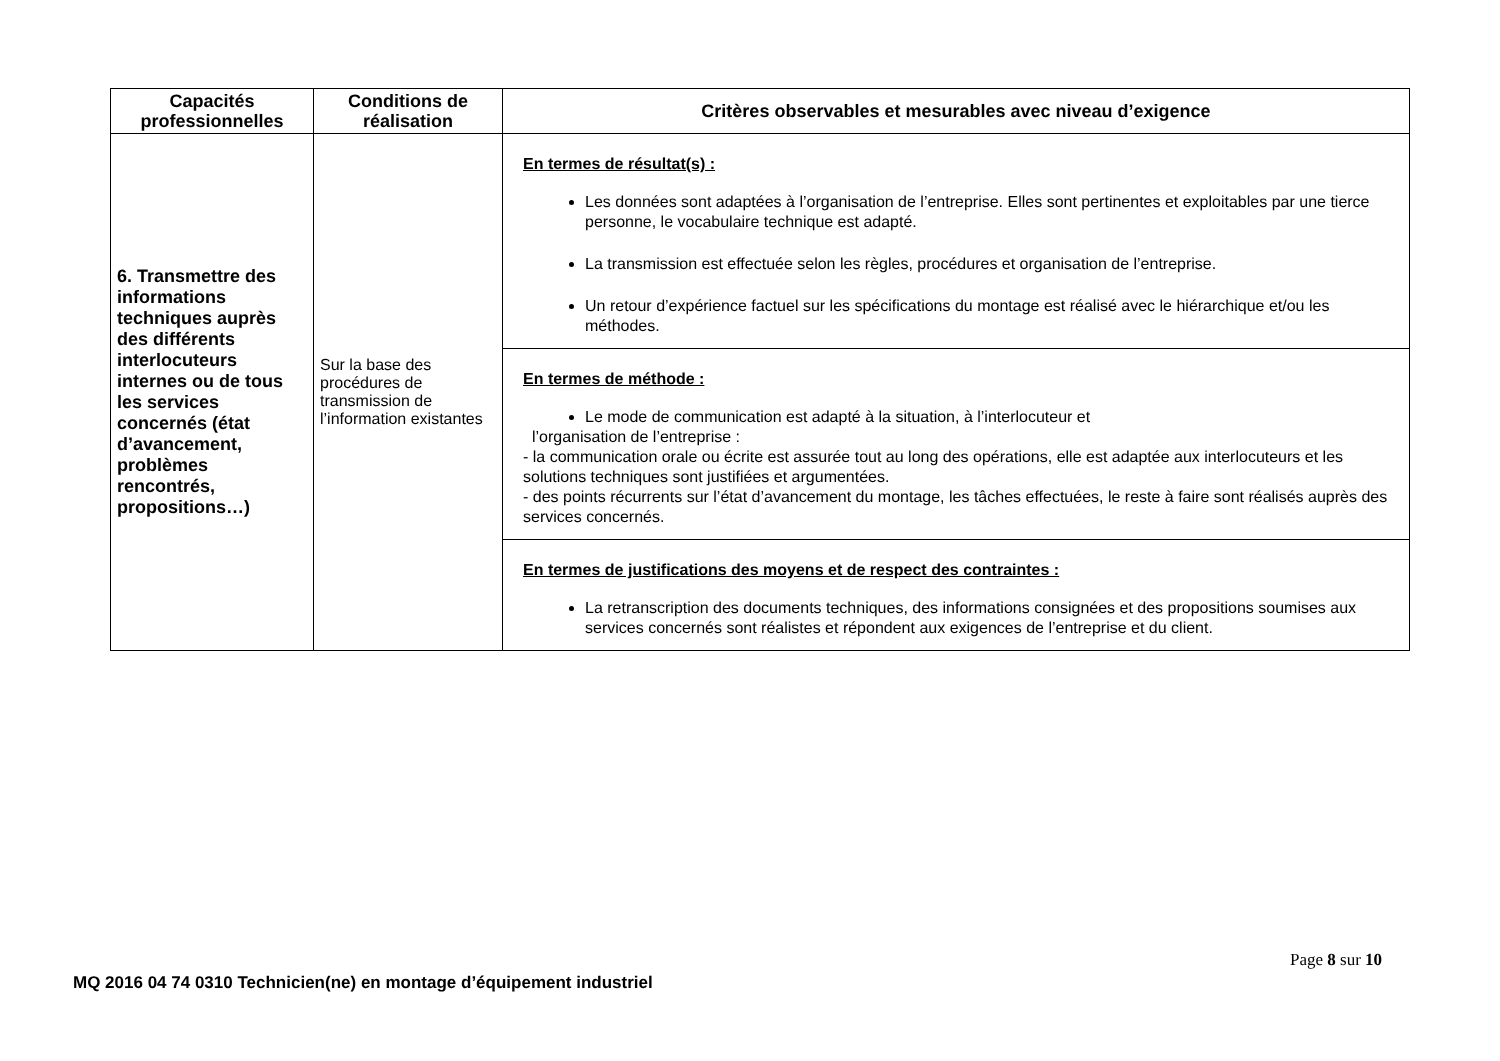| Capacités professionnelles | Conditions de réalisation | Critères observables et mesurables avec niveau d’exigence |
| --- | --- | --- |
| 6. Transmettre des informations techniques auprès des différents interlocuteurs internes ou de tous les services concernés (état d’avancement, problèmes rencontrés, propositions…) | Sur la base des procédures de transmission de l’information existantes | En termes de résultat(s) : Les données sont adaptées à l’organisation de l’entreprise. Elles sont pertinentes et exploitables par une tierce personne, le vocabulaire technique est adapté. La transmission est effectuée selon les règles, procédures et organisation de l’entreprise. Un retour d’expérience factuel sur les spécifications du montage est réalisé avec le hiérarchique et/ou les méthodes. |
| | | En termes de méthode : Le mode de communication est adapté à la situation, à l’interlocuteur et l’organisation de l’entreprise : - la communication orale ou écrite est assurée tout au long des opérations, elle est adaptée aux interlocuteurs et les solutions techniques sont justifiées et argumentées. - des points récurrents sur l’état d’avancement du montage, les tâches effectuées, le reste à faire sont réalisés auprès des services concernés. |
| | | En termes de justifications des moyens et de respect des contraintes : La retranscription des documents techniques, des informations consignées et des propositions soumises aux services concernés sont réalistes et répondent aux exigences de l’entreprise et du client. |
Page 8 sur 10
MQ 2016 04 74 0310 Technicien(ne) en montage d’équipement industriel